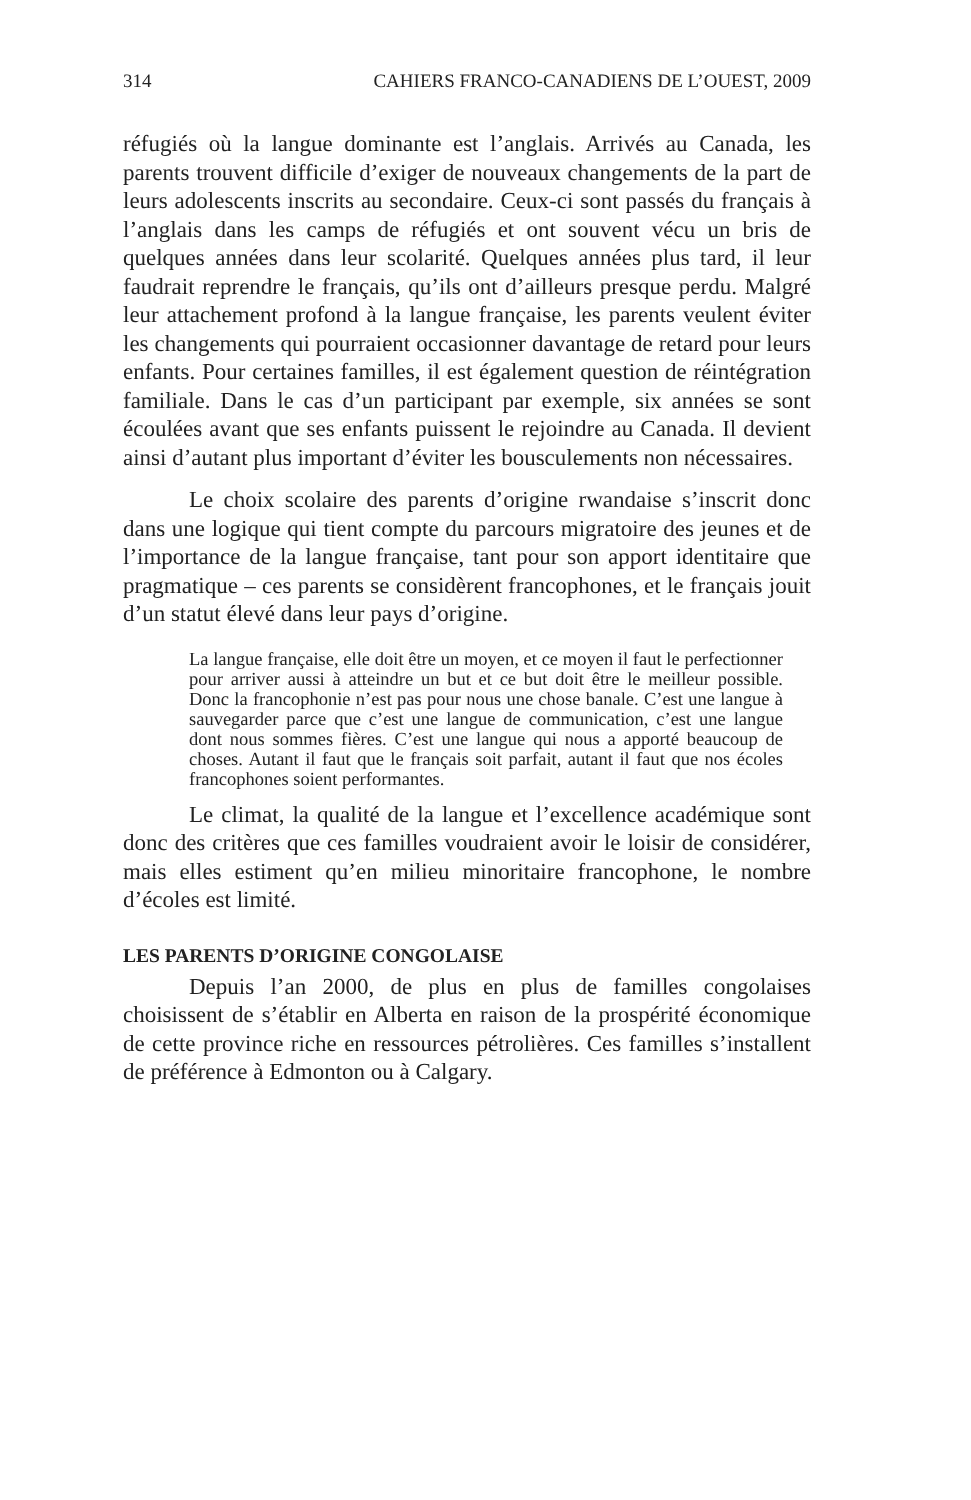314 CAHIERS FRANCO-CANADIENS DE L’OUEST, 2009
réfugiés où la langue dominante est l’anglais. Arrivés au Canada, les parents trouvent difficile d’exiger de nouveaux changements de la part de leurs adolescents inscrits au secondaire. Ceux-ci sont passés du français à l’anglais dans les camps de réfugiés et ont souvent vécu un bris de quelques années dans leur scolarité. Quelques années plus tard, il leur faudrait reprendre le français, qu’ils ont d’ailleurs presque perdu. Malgré leur attachement profond à la langue française, les parents veulent éviter les changements qui pourraient occasionner davantage de retard pour leurs enfants. Pour certaines familles, il est également question de réintégration familiale. Dans le cas d’un participant par exemple, six années se sont écoulées avant que ses enfants puissent le rejoindre au Canada. Il devient ainsi d’autant plus important d’éviter les bousculements non nécessaires.
Le choix scolaire des parents d’origine rwandaise s’inscrit donc dans une logique qui tient compte du parcours migratoire des jeunes et de l’importance de la langue française, tant pour son apport identitaire que pragmatique – ces parents se considèrent francophones, et le français jouit d’un statut élevé dans leur pays d’origine.
La langue française, elle doit être un moyen, et ce moyen il faut le perfectionner pour arriver aussi à atteindre un but et ce but doit être le meilleur possible. Donc la francophonie n’est pas pour nous une chose banale. C’est une langue à sauvegarder parce que c’est une langue de communication, c’est une langue dont nous sommes fières. C’est une langue qui nous a apporté beaucoup de choses. Autant il faut que le français soit parfait, autant il faut que nos écoles francophones soient performantes.
Le climat, la qualité de la langue et l’excellence académique sont donc des critères que ces familles voudraient avoir le loisir de considérer, mais elles estiment qu’en milieu minoritaire francophone, le nombre d’écoles est limité.
LES PARENTS D’ORIGINE CONGOLAISE
Depuis l’an 2000, de plus en plus de familles congolaises choisissent de s’établir en Alberta en raison de la prospérité économique de cette province riche en ressources pétrolières. Ces familles s’installent de préférence à Edmonton ou à Calgary.